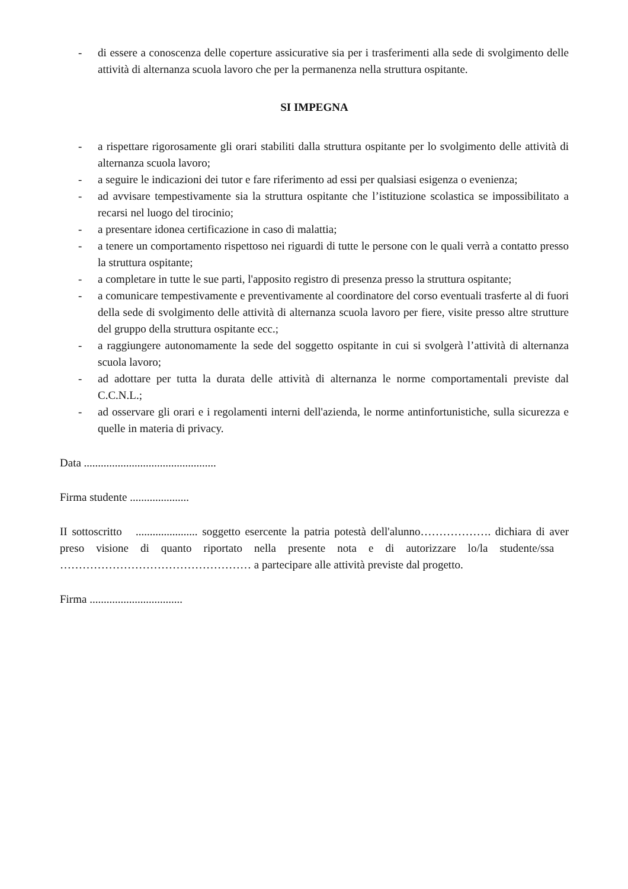- di essere a conoscenza delle coperture assicurative sia per i trasferimenti alla sede di svolgimento delle attività di alternanza scuola lavoro che per la permanenza nella struttura ospitante.
SI IMPEGNA
- a rispettare rigorosamente gli orari stabiliti dalla struttura ospitante per lo svolgimento delle attività di alternanza scuola lavoro;
- a seguire le indicazioni dei tutor e fare riferimento ad essi per qualsiasi esigenza o evenienza;
- ad avvisare tempestivamente sia la struttura ospitante che l’istituzione scolastica se impossibilitato a recarsi nel luogo del tirocinio;
- a presentare idonea certificazione in caso di malattia;
- a tenere un comportamento rispettoso nei riguardi di tutte le persone con le quali verrà a contatto presso la struttura ospitante;
- a completare in tutte le sue parti, l'apposito registro di presenza presso la struttura ospitante;
- a comunicare tempestivamente e preventivamente al coordinatore del corso eventuali trasferte al di fuori della sede di svolgimento delle attività di alternanza scuola lavoro per fiere, visite presso altre strutture del gruppo della struttura ospitante ecc.;
- a raggiungere autonomamente la sede del soggetto ospitante in cui si svolgerà l’attività di alternanza scuola lavoro;
- ad adottare per tutta la durata delle attività di alternanza le norme comportamentali previste dal C.C.N.L.;
- ad osservare gli orari e i regolamenti interni dell'azienda, le norme antinfortunistiche, sulla sicurezza e quelle in materia di privacy.
Data ...............................................
Firma studente .....................
II sottoscritto ...................... soggetto esercente la patria potestà dell'alunno………………. dichiara di aver preso visione di quanto riportato nella presente nota e di autorizzare lo/la studente/ssa …………………………………………… a partecipare alle attività previste dal progetto.
Firma .................................